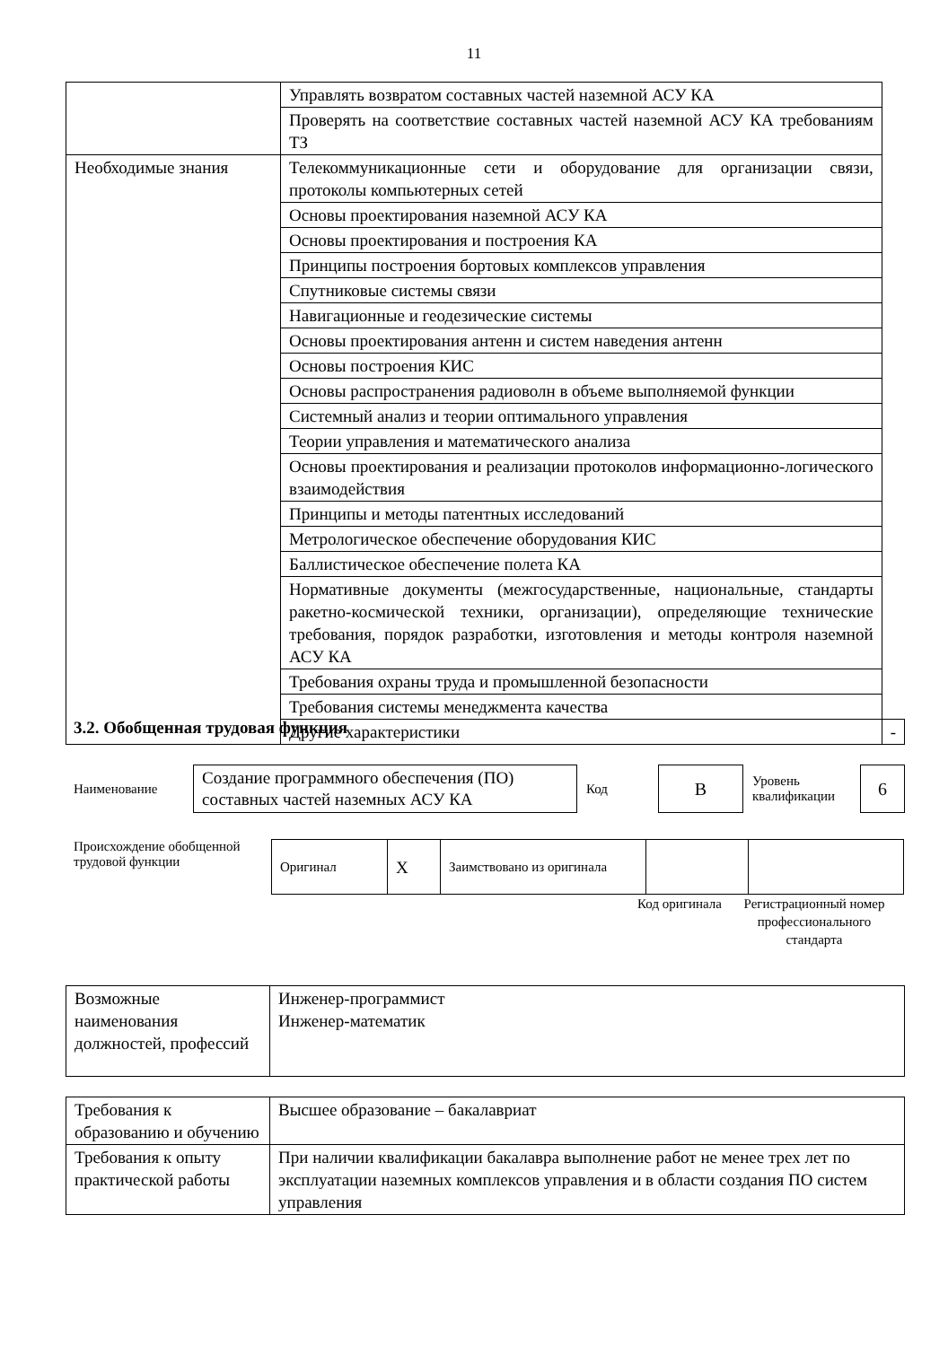11
| | Управлять возвратом составных частей наземной АСУ КА | |
| | Проверять на соответствие составных частей наземной АСУ КА требованиям ТЗ | |
| Необходимые знания | Телекоммуникационные сети и оборудование для организации связи, протоколы компьютерных сетей | |
| | Основы проектирования наземной АСУ КА | |
| | Основы проектирования и построения КА | |
| | Принципы построения бортовых комплексов управления | |
| | Спутниковые системы связи | |
| | Навигационные и геодезические системы | |
| | Основы проектирования антенн и систем наведения антенн | |
| | Основы построения КИС | |
| | Основы распространения радиоволн в объеме выполняемой функции | |
| | Системный анализ и теории оптимального управления | |
| | Теории управления и математического анализа | |
| | Основы проектирования и реализации протоколов информационно-логического взаимодействия | |
| | Принципы и методы патентных исследований | |
| | Метрологическое обеспечение оборудования КИС | |
| | Баллистическое обеспечение полета КА | |
| | Нормативные документы (межгосударственные, национальные, стандарты ракетно-космической техники, организации), определяющие технические требования, порядок разработки, изготовления и методы контроля наземной АСУ КА | |
| | Требования охраны труда и промышленной безопасности | |
| | Требования системы менеджмента качества | |
| | Другие характеристики | - |
3.2. Обобщенная трудовая функция
Наименование
Создание программного обеспечения (ПО) составных частей наземных АСУ КА
Код
B
Уровень квалификации
6
Происхождение обобщенной трудовой функции
| Оригинал | X | Заимствовано из оригинала | | |
Код оригинала
Регистрационный номер профессионального стандарта
| Возможные наименования должностей, профессий | Инженер-программист Инженер-математик |
| Требования к образованию и обучению | Высшее образование – бакалавриат |
| Требования к опыту практической работы | При наличии квалификации бакалавра выполнение работ не менее трех лет по эксплуатации наземных комплексов управления и в области создания ПО систем управления |